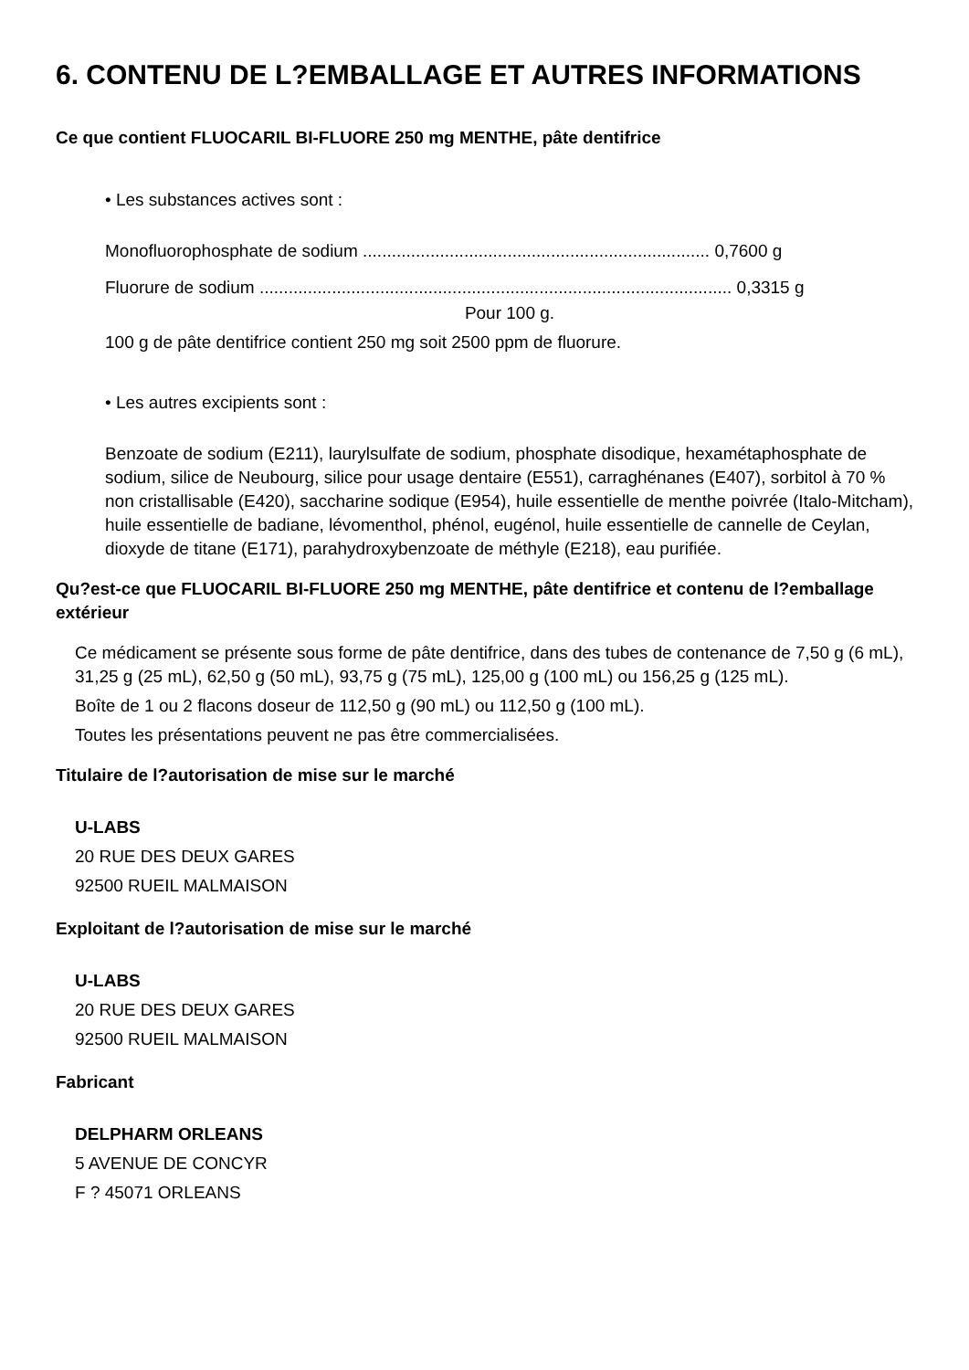6. CONTENU DE L?EMBALLAGE ET AUTRES INFORMATIONS
Ce que contient FLUOCARIL BI-FLUORE 250 mg MENTHE, pâte dentifrice
• Les substances actives sont :
Monofluorophosphate de sodium ........................................................................ 0,7600 g
Fluorure de sodium .................................................................................................. 0,3315 g
Pour 100 g.
100 g de pâte dentifrice contient 250 mg soit 2500 ppm de fluorure.
• Les autres excipients sont :
Benzoate de sodium (E211), laurylsulfate de sodium, phosphate disodique, hexamétaphosphate de sodium, silice de Neubourg, silice pour usage dentaire (E551), carraghénanes (E407), sorbitol à 70 % non cristallisable (E420), saccharine sodique (E954), huile essentielle de menthe poivrée (Italo-Mitcham), huile essentielle de badiane, lévomenthol, phénol, eugénol, huile essentielle de cannelle de Ceylan, dioxyde de titane (E171), parahydroxybenzoate de méthyle (E218), eau purifiée.
Qu?est-ce que FLUOCARIL BI-FLUORE 250 mg MENTHE, pâte dentifrice et contenu de l?emballage extérieur
Ce médicament se présente sous forme de pâte dentifrice, dans des tubes de contenance de 7,50 g (6 mL), 31,25 g (25 mL), 62,50 g (50 mL), 93,75 g (75 mL), 125,00 g (100 mL) ou 156,25 g (125 mL).
Boîte de 1 ou 2 flacons doseur de 112,50 g (90 mL) ou 112,50 g (100 mL).
Toutes les présentations peuvent ne pas être commercialisées.
Titulaire de l?autorisation de mise sur le marché
U-LABS
20 RUE DES DEUX GARES
92500 RUEIL MALMAISON
Exploitant de l?autorisation de mise sur le marché
U-LABS
20 RUE DES DEUX GARES
92500 RUEIL MALMAISON
Fabricant
DELPHARM ORLEANS
5 AVENUE DE CONCYR
F ? 45071 ORLEANS